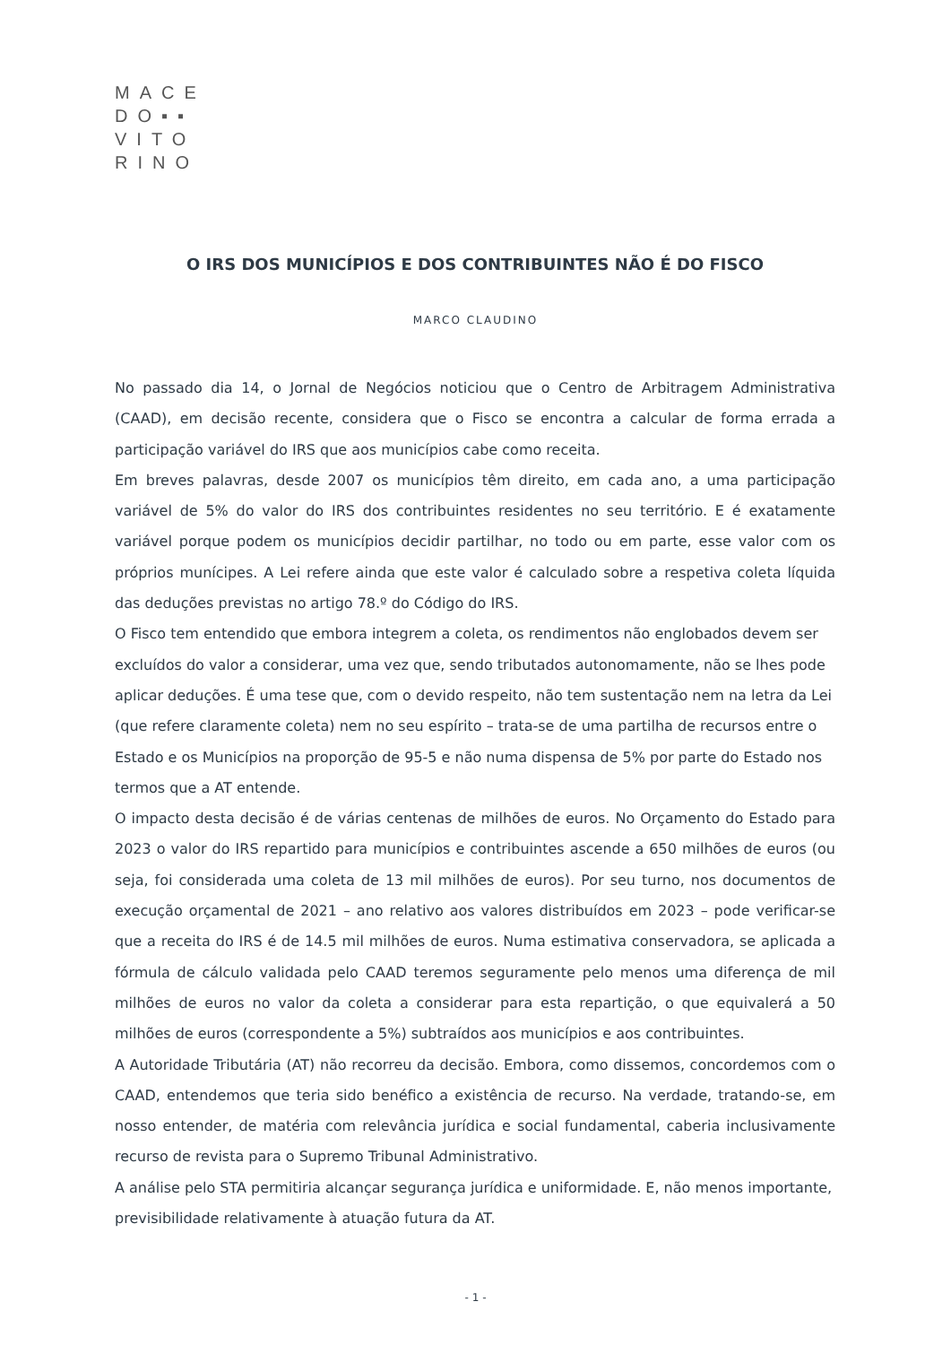MACE
DO▪▪
VITO
RINO
O IRS DOS MUNICÍPIOS E DOS CONTRIBUINTES NÃO É DO FISCO
MARCO CLAUDINO
No passado dia 14, o Jornal de Negócios noticiou que o Centro de Arbitragem Administrativa (CAAD), em decisão recente, considera que o Fisco se encontra a calcular de forma errada a participação variável do IRS que aos municípios cabe como receita.
Em breves palavras, desde 2007 os municípios têm direito, em cada ano, a uma participação variável de 5% do valor do IRS dos contribuintes residentes no seu território. E é exatamente variável porque podem os municípios decidir partilhar, no todo ou em parte, esse valor com os próprios munícipes. A Lei refere ainda que este valor é calculado sobre a respetiva coleta líquida das deduções previstas no artigo 78.º do Código do IRS.
O Fisco tem entendido que embora integrem a coleta, os rendimentos não englobados devem ser excluídos do valor a considerar, uma vez que, sendo tributados autonomamente, não se lhes pode aplicar deduções. É uma tese que, com o devido respeito, não tem sustentação nem na letra da Lei (que refere claramente coleta) nem no seu espírito – trata-se de uma partilha de recursos entre o Estado e os Municípios na proporção de 95-5 e não numa dispensa de 5% por parte do Estado nos termos que a AT entende.
O impacto desta decisão é de várias centenas de milhões de euros. No Orçamento do Estado para 2023 o valor do IRS repartido para municípios e contribuintes ascende a 650 milhões de euros (ou seja, foi considerada uma coleta de 13 mil milhões de euros). Por seu turno, nos documentos de execução orçamental de 2021 – ano relativo aos valores distribuídos em 2023 – pode verificar-se que a receita do IRS é de 14.5 mil milhões de euros. Numa estimativa conservadora, se aplicada a fórmula de cálculo validada pelo CAAD teremos seguramente pelo menos uma diferença de mil milhões de euros no valor da coleta a considerar para esta repartição, o que equivalerá a 50 milhões de euros (correspondente a 5%) subtraídos aos municípios e aos contribuintes.
A Autoridade Tributária (AT) não recorreu da decisão. Embora, como dissemos, concordemos com o CAAD, entendemos que teria sido benéfico a existência de recurso. Na verdade, tratando-se, em nosso entender, de matéria com relevância jurídica e social fundamental, caberia inclusivamente recurso de revista para o Supremo Tribunal Administrativo.
A análise pelo STA permitiria alcançar segurança jurídica e uniformidade. E, não menos importante, previsibilidade relativamente à atuação futura da AT.
- 1 -